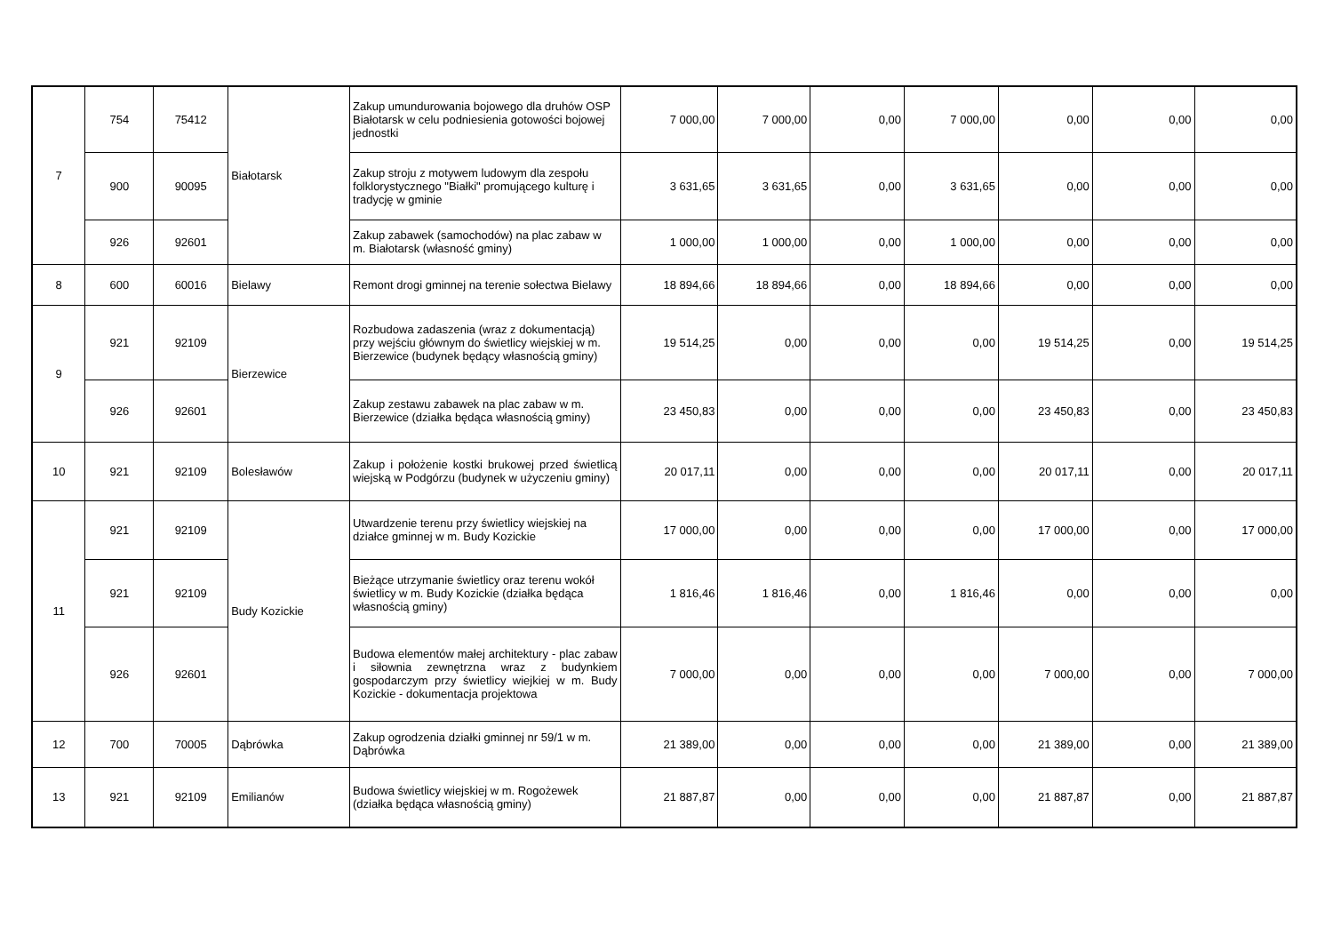| 7 | 754 | 75412 | Białotarsk | Zakup umundurowania bojowego dla druhów OSP Białotarsk w celu podniesienia gotowości bojowej jednostki | 7 000,00 | 7 000,00 | 0,00 | 7 000,00 | 0,00 | 0,00 | 0,00 |
| | 900 | 90095 | | Zakup stroju z motywem ludowym dla zespołu folklorystycznego "Białki" promującego kulturę i tradycję w gminie | 3 631,65 | 3 631,65 | 0,00 | 3 631,65 | 0,00 | 0,00 | 0,00 |
| | 926 | 92601 | | Zakup zabawek (samochodów) na plac zabaw w m. Białotarsk (własność gminy) | 1 000,00 | 1 000,00 | 0,00 | 1 000,00 | 0,00 | 0,00 | 0,00 |
| 8 | 600 | 60016 | Bielawy | Remont drogi gminnej na terenie sołectwa Bielawy | 18 894,66 | 18 894,66 | 0,00 | 18 894,66 | 0,00 | 0,00 | 0,00 |
| 9 | 921 | 92109 | Bierzewice | Rozbudowa zadaszenia (wraz z dokumentacją) przy wejściu głównym do świetlicy wiejskiej w m. Bierzewice (budynek będący własnością gminy) | 19 514,25 | 0,00 | 0,00 | 0,00 | 19 514,25 | 0,00 | 19 514,25 |
| | 926 | 92601 | | Zakup zestawu zabawek na plac zabaw w m. Bierzewice (działka będąca własnością gminy) | 23 450,83 | 0,00 | 0,00 | 0,00 | 23 450,83 | 0,00 | 23 450,83 |
| 10 | 921 | 92109 | Bolesławów | Zakup i położenie kostki brukowej przed świetlicą wiejską w Podgórzu (budynek w użyczeniu gminy) | 20 017,11 | 0,00 | 0,00 | 0,00 | 20 017,11 | 0,00 | 20 017,11 |
| 11 | 921 | 92109 | Budy Kozickie | Utwardzenie terenu przy świetlicy wiejskiej na działce gminnej w m. Budy Kozickie | 17 000,00 | 0,00 | 0,00 | 0,00 | 17 000,00 | 0,00 | 17 000,00 |
| | 921 | 92109 | | Bieżące utrzymanie świetlicy oraz terenu wokół świetlicy w m. Budy Kozickie (działka będąca własnością gminy) | 1 816,46 | 1 816,46 | 0,00 | 1 816,46 | 0,00 | 0,00 | 0,00 |
| | 926 | 92601 | | Budowa elementów małej architektury - plac zabaw i siłownia zewnętrzna wraz z budynkiem gospodarczym przy świetlicy wiejkiej w m. Budy Kozickie - dokumentacja projektowa | 7 000,00 | 0,00 | 0,00 | 0,00 | 7 000,00 | 0,00 | 7 000,00 |
| 12 | 700 | 70005 | Dąbrówka | Zakup ogrodzenia działki gminnej nr 59/1 w m. Dąbrówka | 21 389,00 | 0,00 | 0,00 | 0,00 | 21 389,00 | 0,00 | 21 389,00 |
| 13 | 921 | 92109 | Emilianów | Budowa świetlicy wiejskiej w m. Rogożewek (działka będąca własnością gminy) | 21 887,87 | 0,00 | 0,00 | 0,00 | 21 887,87 | 0,00 | 21 887,87 |